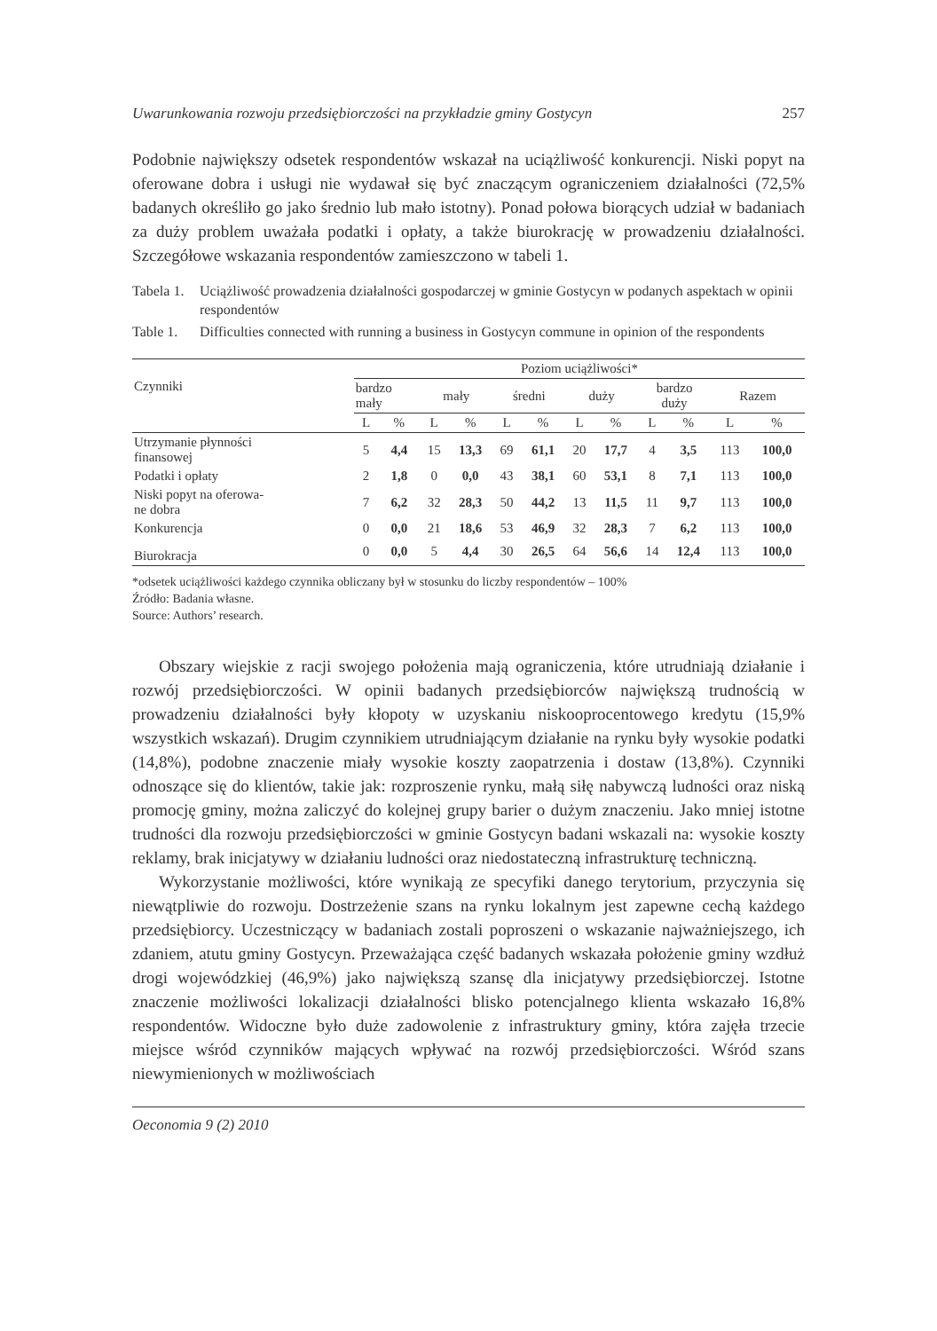Uwarunkowania rozwoju przedsiębiorczości na przykładzie gminy Gostycyn 257
Podobnie największy odsetek respondentów wskazał na uciążliwość konkurencji. Niski popyt na oferowane dobra i usługi nie wydawał się być znaczącym ograniczeniem działalności (72,5% badanych określiło go jako średnio lub mało istotny). Ponad połowa biorących udział w badaniach za duży problem uważała podatki i opłaty, a także biurokrację w prowadzeniu działalności. Szczegółowe wskazania respondentów zamieszczono w tabeli 1.
Tabela 1. Uciążliwość prowadzenia działalności gospodarczej w gminie Gostycyn w podanych aspektach w opinii respondentów
Table 1. Difficulties connected with running a business in Gostycyn commune in opinion of the respondents
| Czynniki | Poziom uciążliwości* | | | | | | | | | | | |
| --- | --- | --- | --- | --- | --- | --- | --- | --- | --- | --- | --- | --- |
| | bardzo mały | | mały | | średni | | duży | | bardzo duży | | Razem | |
| | L | % | L | % | L | % | L | % | L | % | L | % |
| Utrzymanie płynności finansowej | 5 | 4,4 | 15 | 13,3 | 69 | 61,1 | 20 | 17,7 | 4 | 3,5 | 113 | 100,0 |
| Podatki i opłaty | 2 | 1,8 | 0 | 0,0 | 43 | 38,1 | 60 | 53,1 | 8 | 7,1 | 113 | 100,0 |
| Niski popyt na oferowa- ne dobra | 7 | 6,2 | 32 | 28,3 | 50 | 44,2 | 13 | 11,5 | 11 | 9,7 | 113 | 100,0 |
| Konkurencja | 0 | 0,0 | 21 | 18,6 | 53 | 46,9 | 32 | 28,3 | 7 | 6,2 | 113 | 100,0 |
| Biurokracja | 0 | 0,0 | 5 | 4,4 | 30 | 26,5 | 64 | 56,6 | 14 | 12,4 | 113 | 100,0 |
*odsetek uciążliwości każdego czynnika obliczany był w stosunku do liczby respondentów – 100%
Źródło: Badania własne.
Source: Authors’ research.
Obszary wiejskie z racji swojego położenia mają ograniczenia, które utrudniają działanie i rozwój przedsiębiorczości. W opinii badanych przedsiębiorców największą trudnością w prowadzeniu działalności były kłopoty w uzyskaniu niskooprocentowego kredytu (15,9% wszystkich wskazań). Drugim czynnikiem utrudniającym działanie na rynku były wysokie podatki (14,8%), podobne znaczenie miały wysokie koszty zaopatrzenia i dostaw (13,8%). Czynniki odnoszące się do klientów, takie jak: rozproszenie rynku, małą siłę nabywczą ludności oraz niską promocję gminy, można zaliczyć do kolejnej grupy barier o dużym znaczeniu. Jako mniej istotne trudności dla rozwoju przedsiębiorczości w gminie Gostycyn badani wskazali na: wysokie koszty reklamy, brak inicjatywy w działaniu ludności oraz niedostateczną infrastrukturę techniczną.
Wykorzystanie możliwości, które wynikają ze specyfiki danego terytorium, przyczynia się niewątpliwie do rozwoju. Dostrzeżenie szans na rynku lokalnym jest zapewne cechą każdego przedsiębiorcy. Uczestniczący w badaniach zostali poproszeni o wskazanie najważniejszego, ich zdaniem, atutu gminy Gostycyn. Przeważająca część badanych wskazała położenie gminy wzdłuż drogi wojewódzkiej (46,9%) jako największą szansę dla inicjatywy przedsiębiorczej. Istotne znaczenie możliwości lokalizacji działalności blisko potencjalnego klienta wskazało 16,8% respondentów. Widoczne było duże zadowolenie z infrastruktury gminy, która zajęła trzecie miejsce wśród czynników mających wpływać na rozwój przedsiębiorczości. Wśród szans niewymienionych w możliwościach
Oeconomia 9 (2) 2010